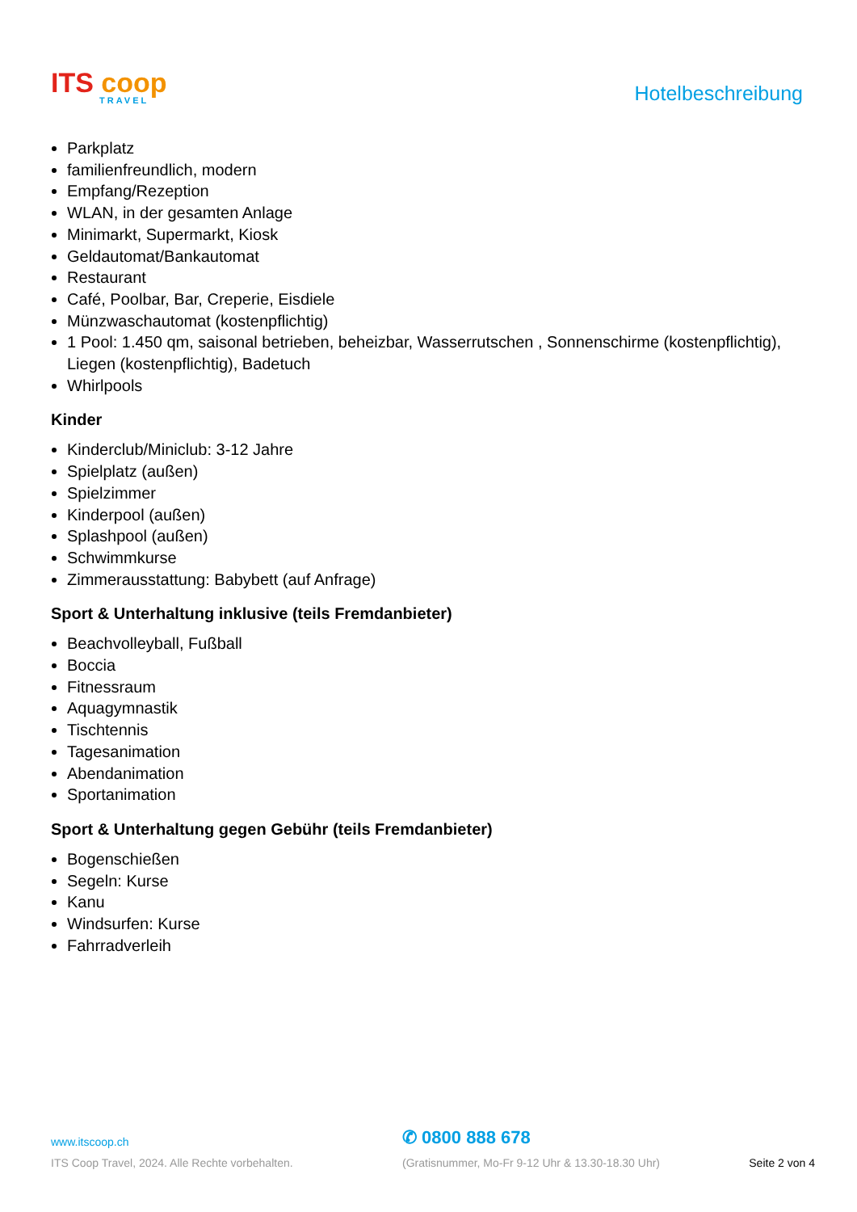ITS coop
TRAVEL
Hotelbeschreibung
Parkplatz
familienfreundlich, modern
Empfang/Rezeption
WLAN, in der gesamten Anlage
Minimarkt, Supermarkt, Kiosk
Geldautomat/Bankautomat
Restaurant
Café, Poolbar, Bar, Creperie, Eisdiele
Münzwaschautomat (kostenpflichtig)
1 Pool: 1.450 qm, saisonal betrieben, beheizbar, Wasserrutschen , Sonnenschirme (kostenpflichtig), Liegen (kostenpflichtig), Badetuch
Whirlpools
Kinder
Kinderclub/Miniclub: 3-12 Jahre
Spielplatz (außen)
Spielzimmer
Kinderpool (außen)
Splashpool (außen)
Schwimmkurse
Zimmerausstattung: Babybett (auf Anfrage)
Sport & Unterhaltung inklusive (teils Fremdanbieter)
Beachvolleyball, Fußball
Boccia
Fitnessraum
Aquagymnastik
Tischtennis
Tagesanimation
Abendanimation
Sportanimation
Sport & Unterhaltung gegen Gebühr (teils Fremdanbieter)
Bogenschießen
Segeln: Kurse
Kanu
Windsurfen: Kurse
Fahrradverleih
www.itscoop.ch
✆ 0800 888 678
ITS Coop Travel, 2024. Alle Rechte vorbehalten.
(Gratisnummer, Mo-Fr 9-12 Uhr & 13.30-18.30 Uhr)
Seite 2 von 4